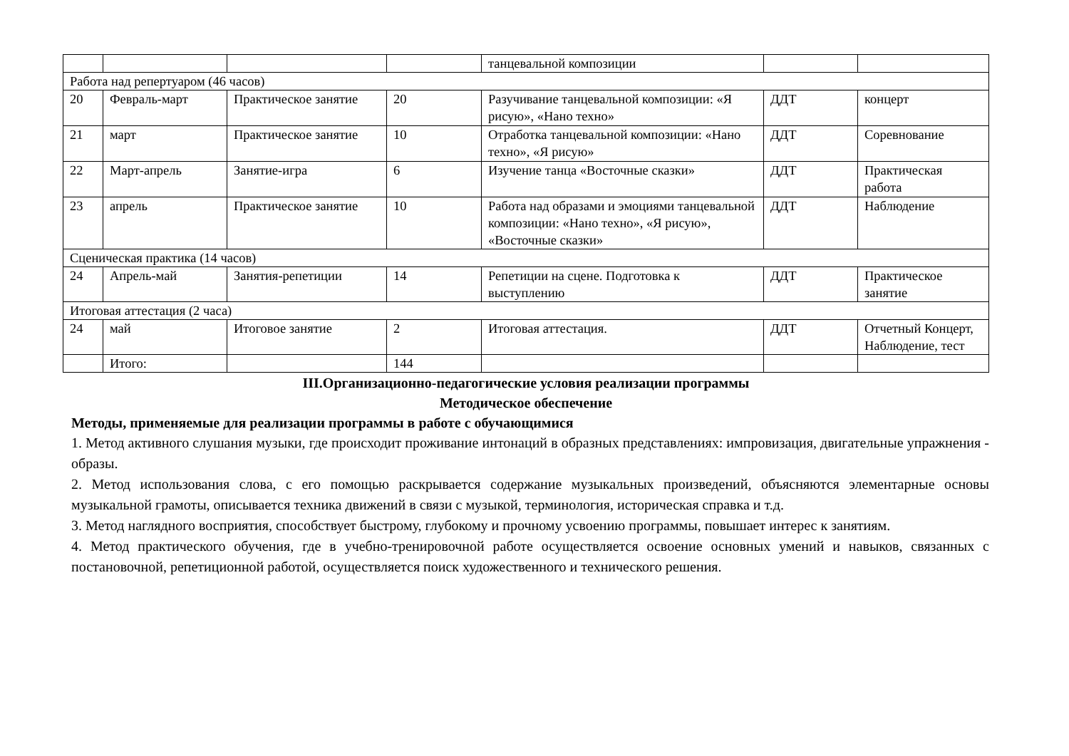| | | | | танцевальной композиции | | |
| Работа над репертуаром (46 часов) | | | | | | |
| 20 | Февраль-март | Практическое занятие | 20 | Разучивание танцевальной композиции: «Я рисую», «Нано техно» | ДДТ | концерт |
| 21 | март | Практическое занятие | 10 | Отработка танцевальной композиции: «Нано техно», «Я рисую» | ДДТ | Соревнование |
| 22 | Март-апрель | Занятие-игра | 6 | Изучение танца «Восточные сказки» | ДДТ | Практическая работа |
| 23 | апрель | Практическое занятие | 10 | Работа над образами и эмоциями танцевальной композиции: «Нано техно», «Я рисую», «Восточные сказки» | ДДТ | Наблюдение |
| Сценическая практика (14 часов) | | | | | | |
| 24 | Апрель-май | Занятия-репетиции | 14 | Репетиции на сцене. Подготовка к выступлению | ДДТ | Практическое занятие |
| Итоговая аттестация (2 часа) | | | | | | |
| 24 | май | Итоговое занятие | 2 | Итоговая аттестация. | ДДТ | Отчетный Концерт, Наблюдение, тест |
| | Итого: | | 144 | | | |
III.Организационно-педагогические условия реализации программы
Методическое обеспечение
Методы, применяемые для реализации программы в работе с обучающимися
1. Метод активного слушания музыки, где происходит проживание интонаций в образных представлениях: импровизация, двигательные упражнения - образы.
2. Метод использования слова, с его помощью раскрывается содержание музыкальных произведений, объясняются элементарные основы музыкальной грамоты, описывается техника движений в связи с музыкой, терминология, историческая справка и т.д.
3. Метод наглядного восприятия, способствует быстрому, глубокому и прочному усвоению программы, повышает интерес к занятиям.
4. Метод практического обучения, где в учебно-тренировочной работе осуществляется освоение основных умений и навыков, связанных с постановочной, репетиционной работой, осуществляется поиск художественного и технического решения.